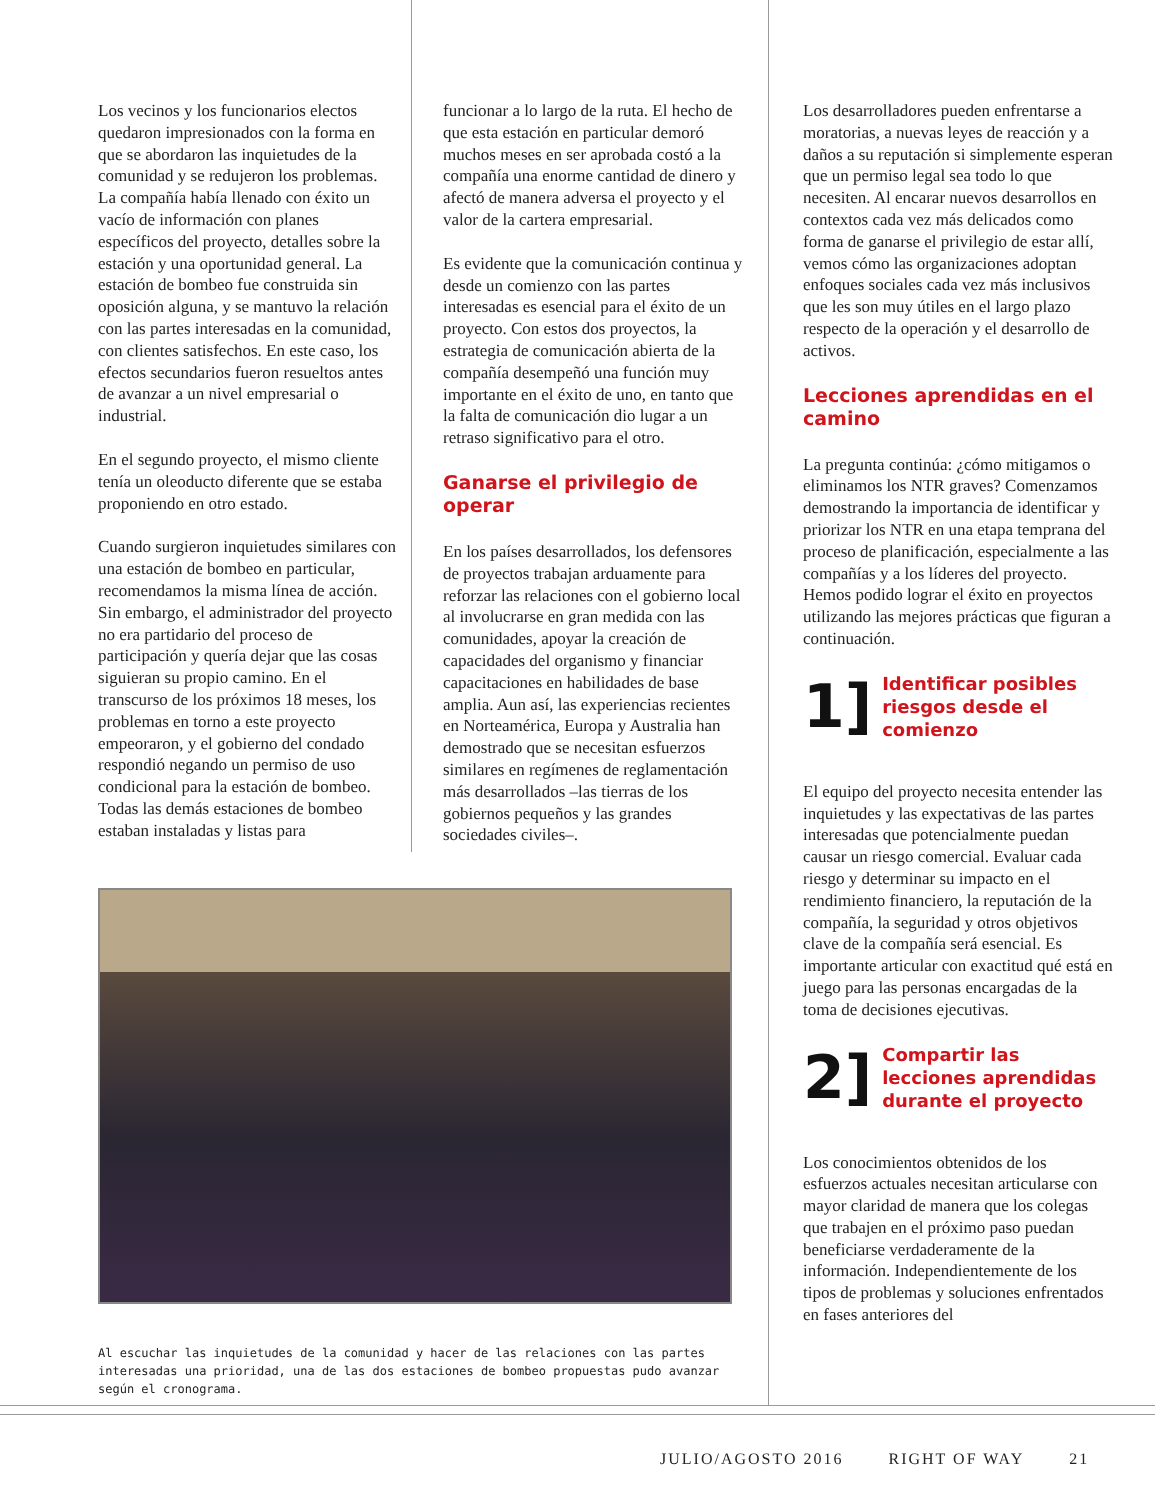Los vecinos y los funcionarios electos quedaron impresionados con la forma en que se abordaron las inquietudes de la comunidad y se redujeron los problemas. La compañía había llenado con éxito un vacío de información con planes específicos del proyecto, detalles sobre la estación y una oportunidad general. La estación de bombeo fue construida sin oposición alguna, y se mantuvo la relación con las partes interesadas en la comunidad, con clientes satisfechos. En este caso, los efectos secundarios fueron resueltos antes de avanzar a un nivel empresarial o industrial.
En el segundo proyecto, el mismo cliente tenía un oleoducto diferente que se estaba proponiendo en otro estado.
Cuando surgieron inquietudes similares con una estación de bombeo en particular, recomendamos la misma línea de acción. Sin embargo, el administrador del proyecto no era partidario del proceso de participación y quería dejar que las cosas siguieran su propio camino. En el transcurso de los próximos 18 meses, los problemas en torno a este proyecto empeoraron, y el gobierno del condado respondió negando un permiso de uso condicional para la estación de bombeo. Todas las demás estaciones de bombeo estaban instaladas y listas para
funcionar a lo largo de la ruta. El hecho de que esta estación en particular demoró muchos meses en ser aprobada costó a la compañía una enorme cantidad de dinero y afectó de manera adversa el proyecto y el valor de la cartera empresarial.
Es evidente que la comunicación continua y desde un comienzo con las partes interesadas es esencial para el éxito de un proyecto. Con estos dos proyectos, la estrategia de comunicación abierta de la compañía desempeñó una función muy importante en el éxito de uno, en tanto que la falta de comunicación dio lugar a un retraso significativo para el otro.
Ganarse el privilegio de operar
En los países desarrollados, los defensores de proyectos trabajan arduamente para reforzar las relaciones con el gobierno local al involucrarse en gran medida con las comunidades, apoyar la creación de capacidades del organismo y financiar capacitaciones en habilidades de base amplia. Aun así, las experiencias recientes en Norteamérica, Europa y Australia han demostrado que se necesitan esfuerzos similares en regímenes de reglamentación más desarrollados –las tierras de los gobiernos pequeños y las grandes sociedades civiles–.
Los desarrolladores pueden enfrentarse a moratorias, a nuevas leyes de reacción y a daños a su reputación si simplemente esperan que un permiso legal sea todo lo que necesiten. Al encarar nuevos desarrollos en contextos cada vez más delicados como forma de ganarse el privilegio de estar allí, vemos cómo las organizaciones adoptan enfoques sociales cada vez más inclusivos que les son muy útiles en el largo plazo respecto de la operación y el desarrollo de activos.
Lecciones aprendidas en el camino
La pregunta continúa: ¿cómo mitigamos o eliminamos los NTR graves? Comenzamos demostrando la importancia de identificar y priorizar los NTR en una etapa temprana del proceso de planificación, especialmente a las compañías y a los líderes del proyecto. Hemos podido lograr el éxito en proyectos utilizando las mejores prácticas que figuran a continuación.
1]
Identificar posibles riesgos desde el comienzo
El equipo del proyecto necesita entender las inquietudes y las expectativas de las partes interesadas que potencialmente puedan causar un riesgo comercial. Evaluar cada riesgo y determinar su impacto en el rendimiento financiero, la reputación de la compañía, la seguridad y otros objetivos clave de la compañía será esencial. Es importante articular con exactitud qué está en juego para las personas encargadas de la toma de decisiones ejecutivas.
2]
Compartir las lecciones aprendidas durante el proyecto
Los conocimientos obtenidos de los esfuerzos actuales necesitan articularse con mayor claridad de manera que los colegas que trabajen en el próximo paso puedan beneficiarse verdaderamente de la información. Independientemente de los tipos de problemas y soluciones enfrentados en fases anteriores del
Al escuchar las inquietudes de la comunidad y hacer de las relaciones con las partes interesadas una prioridad, una de las dos estaciones de bombeo propuestas pudo avanzar según el cronograma.
JULIO/AGOSTO 2016 RIGHT OF WAY 21